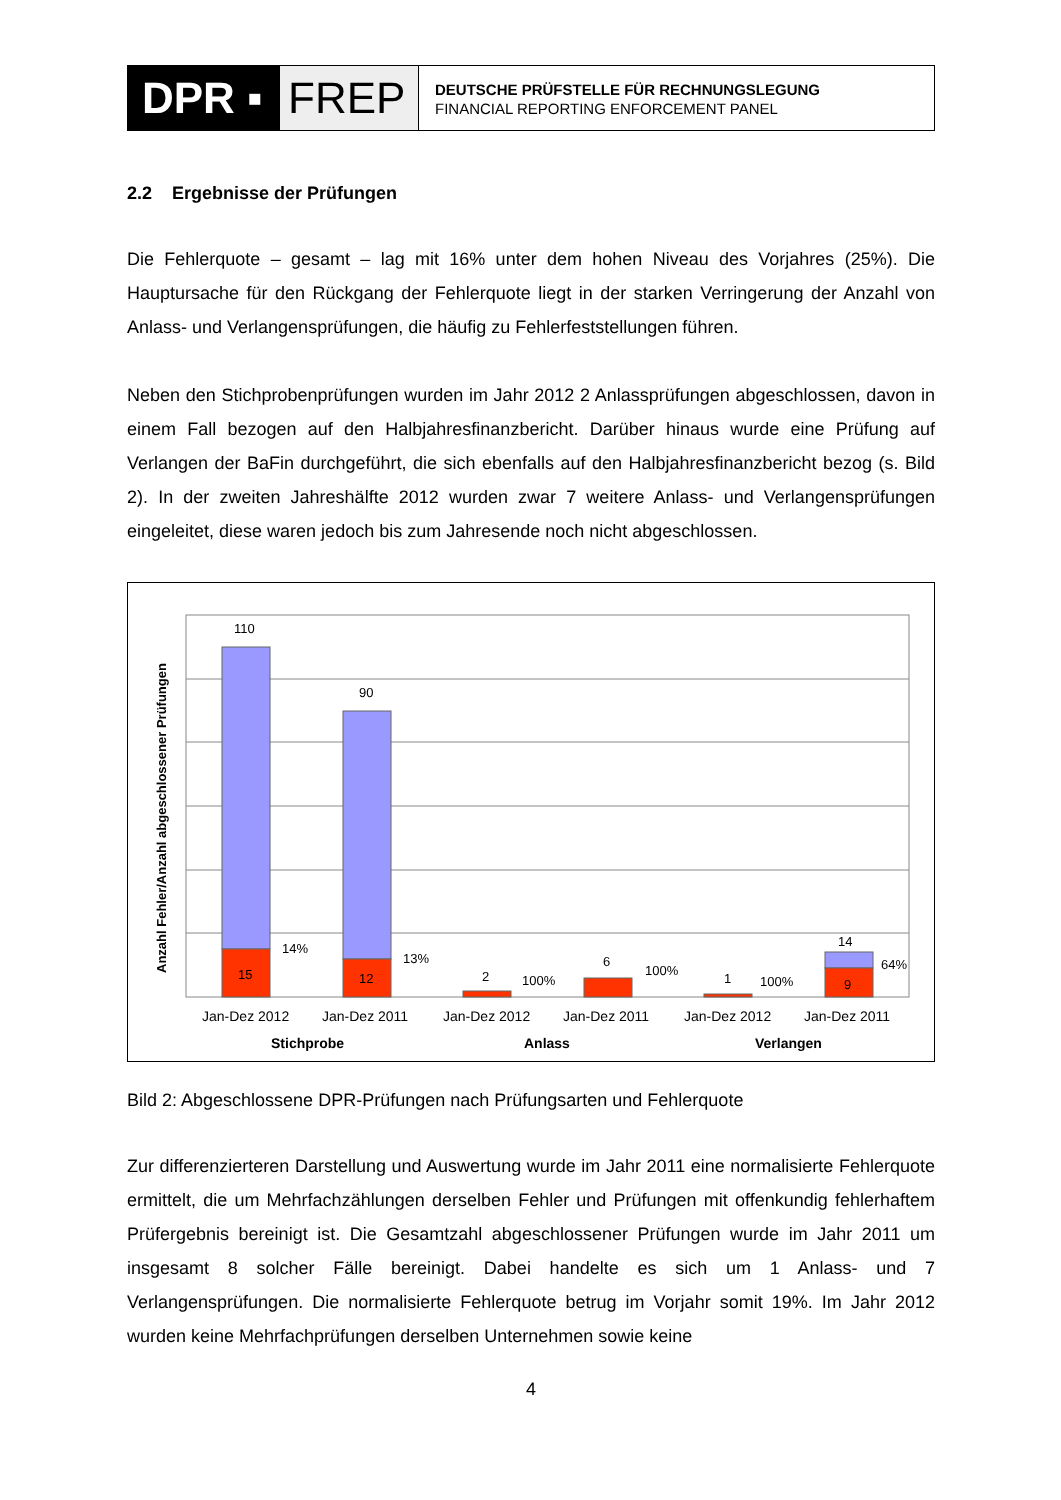DPR ▪ FREP
DEUTSCHE PRÜFSTELLE FÜR RECHNUNGSLEGUNG
FINANCIAL REPORTING ENFORCEMENT PANEL
2.2 Ergebnisse der Prüfungen
Die Fehlerquote – gesamt – lag mit 16% unter dem hohen Niveau des Vorjahres (25%). Die Hauptursache für den Rückgang der Fehlerquote liegt in der starken Verringerung der Anzahl von Anlass- und Verlangensprüfungen, die häufig zu Fehlerfeststellungen führen.
Neben den Stichprobenprüfungen wurden im Jahr 2012 2 Anlassprüfungen abgeschlossen, davon in einem Fall bezogen auf den Halbjahresfinanzbericht. Darüber hinaus wurde eine Prüfung auf Verlangen der BaFin durchgeführt, die sich ebenfalls auf den Halbjahresfinanzbericht bezog (s. Bild 2). In der zweiten Jahreshälfte 2012 wurden zwar 7 weitere Anlass- und Verlangensprüfungen eingeleitet, diese waren jedoch bis zum Jahresende noch nicht abgeschlossen.
Anzahl Fehler/Anzahl abgeschlossener Prüfungen
110
90
15
12
14%
13%
2
100%
6
100%
1
100%
14
64%
9
Jan-Dez 2012
Jan-Dez 2011
Jan-Dez 2012
Jan-Dez 2011
Jan-Dez 2012
Jan-Dez 2011
Stichprobe
Anlass
Verlangen
Bild 2: Abgeschlossene DPR-Prüfungen nach Prüfungsarten und Fehlerquote
Zur differenzierteren Darstellung und Auswertung wurde im Jahr 2011 eine normalisierte Fehlerquote ermittelt, die um Mehrfachzählungen derselben Fehler und Prüfungen mit offenkundig fehlerhaftem Prüfergebnis bereinigt ist. Die Gesamtzahl abgeschlossener Prüfungen wurde im Jahr 2011 um insgesamt 8 solcher Fälle bereinigt. Dabei handelte es sich um 1 Anlass- und 7 Verlangensprüfungen. Die normalisierte Fehlerquote betrug im Vorjahr somit 19%. Im Jahr 2012 wurden keine Mehrfachprüfungen derselben Unternehmen sowie keine
4